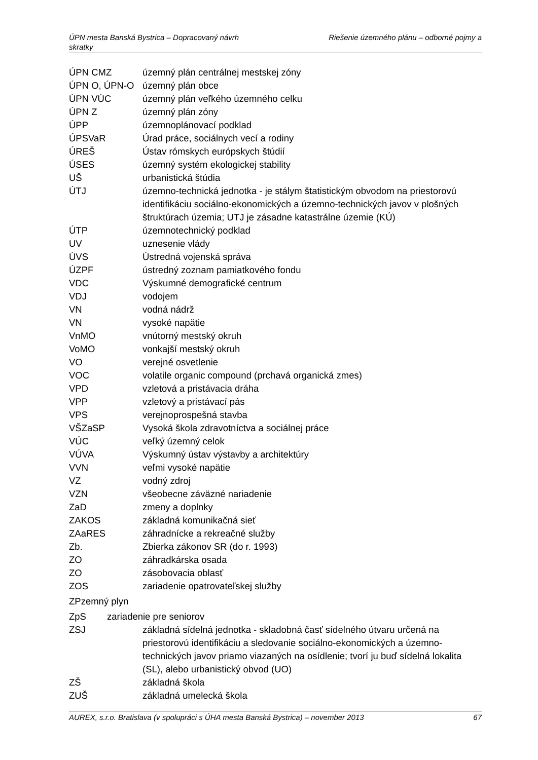ÚPN mesta Banská Bystrica – Dopracovaný návrh Riešenie územného plánu – odborné pojmy a
skratky
ÚPN CMZ územný plán centrálnej mestskej zóny
ÚPN O, ÚPN-O územný plán obce
ÚPN VÚC územný plán veľkého územného celku
ÚPN Z územný plán zóny
ÚPP územnoplánovací podklad
ÚPSVaR Úrad práce, sociálnych vecí a rodiny
ÚREŠ Ústav rómskych európskych štúdií
ÚSES územný systém ekologickej stability
UŠ urbanistická štúdia
ÚTJ územno-technická jednotka - je stálym štatistickým obvodom na priestorovú identifikáciu sociálno-ekonomických a územno-technických javov v plošných štruktúrach územia; UTJ je zásadne katastrálne územie (KÚ)
ÚTP územnotechnický podklad
UV uznesenie vlády
ÚVS Ústredná vojenská správa
ÚZPF ústredný zoznam pamiatkového fondu
VDC Výskumné demografické centrum
VDJ vodojem
VN vodná nádrž
VN vysoké napätie
VnMO vnútorný mestský okruh
VoMO vonkajší mestský okruh
VO verejné osvetlenie
VOC volatile organic compound (prchavá organická zmes)
VPD vzletová a pristávacia dráha
VPP vzletový a pristávací pás
VPS verejnoprospešná stavba
VŠZaSP Vysoká škola zdravotníctva a sociálnej práce
VÚC veľký územný celok
VÚVA Výskumný ústav výstavby a architektúry
VVN veľmi vysoké napätie
VZ vodný zdroj
VZN všeobecne záväzné nariadenie
ZaD zmeny a doplnky
ZAKOS základná komunikačná sieť
ZAaRES záhradnícke a rekreačné služby
Zb. Zbierka zákonov SR (do r. 1993)
ZO záhradkárska osada
ZO zásobovacia oblasť
ZOS zariadenie opatrovateľskej služby
ZPzemný plyn
ZpS zariadenie pre seniorov
ZSJ základná sídelná jednotka - skladobná časť sídelného útvaru určená na priestorovú identifikáciu a sledovanie sociálno-ekonomických a územno-technických javov priamo viazaných na osídlenie; tvorí ju buď sídelná lokalita (SL), alebo urbanistický obvod (UO)
ZŠ základná škola
ZUŠ základná umelecká škola
AUREX, s.r.o. Bratislava (v spolupráci s ÚHA mesta Banská Bystrica) – november 2013 67